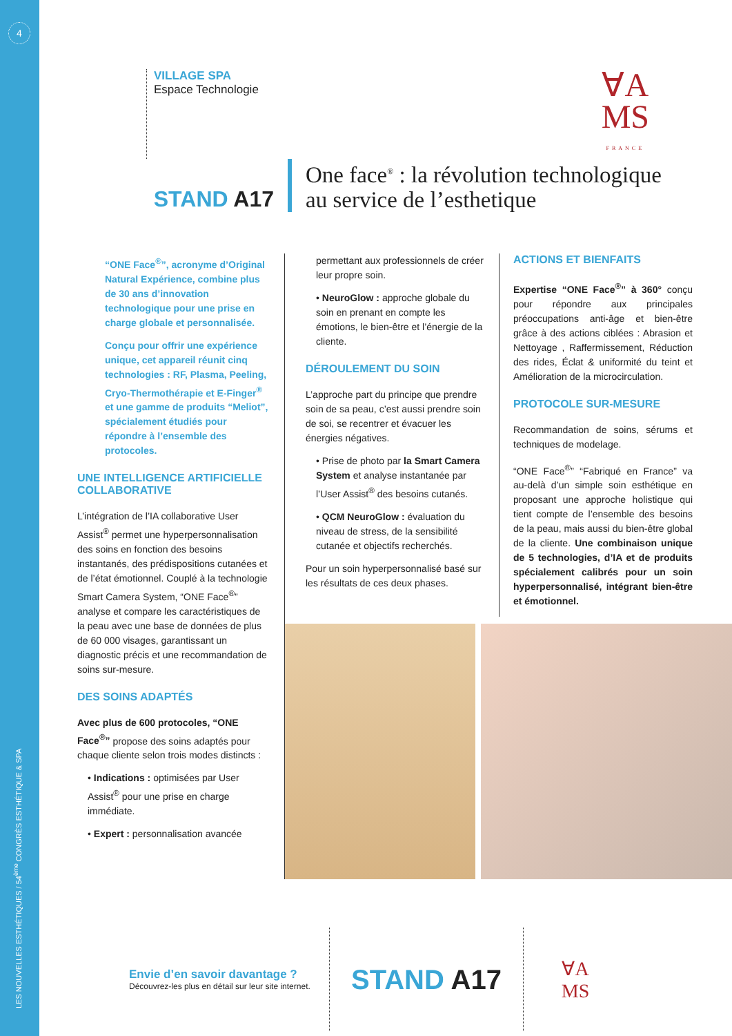4
LES NOUVELLES ESTHÉTIQUES / 54<sup>ème</sup> CONGRÈS ESTHÉTIQUE & SPA
VILLAGE SPA
Espace Technologie
∀A
MS
FRANCE
STAND A17
One face<sup>®</sup> : la révolution technologique
au service de l’esthetique
“ONE Face<sup>®</sup>”, acronyme d’Original Natural Expérience, combine plus de 30 ans d’innovation technologique pour une prise en charge globale et personnalisée.
Conçu pour offrir une expérience unique, cet appareil réunit cinq technologies : RF, Plasma, Peeling, Cryo-Thermothérapie et E-Finger<sup>®</sup> et une gamme de produits “Meliot”, spécialement étudiés pour répondre à l’ensemble des protocoles.
UNE INTELLIGENCE ARTIFICIELLE COLLABORATIVE
L’intégration de l’IA collaborative User Assist<sup>®</sup> permet une hyperpersonnalisation des soins en fonction des besoins instantanés, des prédispositions cutanées et de l’état émotionnel. Couplé à la technologie Smart Camera System, “ONE Face<sup>®</sup>” analyse et compare les caractéristiques de la peau avec une base de données de plus de 60 000 visages, garantissant un diagnostic précis et une recommandation de soins sur-mesure.
DES SOINS ADAPTÉS
Avec plus de 600 protocoles, “ONE Face<sup>®</sup>” propose des soins adaptés pour chaque cliente selon trois modes distincts :
• Indications : optimisées par User Assist<sup>®</sup> pour une prise en charge immédiate.
• Expert : personnalisation avancée
permettant aux professionnels de créer leur propre soin.
• NeuroGlow : approche globale du soin en prenant en compte les émotions, le bien-être et l’énergie de la cliente.
DÉROULEMENT DU SOIN
L’approche part du principe que prendre soin de sa peau, c’est aussi prendre soin de soi, se recentrer et évacuer les énergies négatives.
• Prise de photo par la Smart Camera System et analyse instantanée par l’User Assist<sup>®</sup> des besoins cutanés.
• QCM NeuroGlow : évaluation du niveau de stress, de la sensibilité cutanée et objectifs recherchés.
Pour un soin hyperpersonnalisé basé sur les résultats de ces deux phases.
ACTIONS ET BIENFAITS
Expertise “ONE Face<sup>®</sup>” à 360° conçu pour répondre aux principales préoccupations anti-âge et bien-être grâce à des actions ciblées : Abrasion et Nettoyage , Raffermissement, Réduction des rides, Éclat & uniformité du teint et Amélioration de la microcirculation.
PROTOCOLE SUR-MESURE
Recommandation de soins, sérums et techniques de modelage.
“ONE Face<sup>®</sup>” “Fabriqué en France” va au-delà d’un simple soin esthétique en proposant une approche holistique qui tient compte de l’ensemble des besoins de la peau, mais aussi du bien-être global de la cliente. Une combinaison unique de 5 technologies, d’IA et de produits spécialement calibrés pour un soin hyperpersonnalisé, intégrant bien-être et émotionnel.
Envie d’en savoir davantage ?
Découvrez-les plus en détail sur leur site internet.
STAND A17
∀A
MS